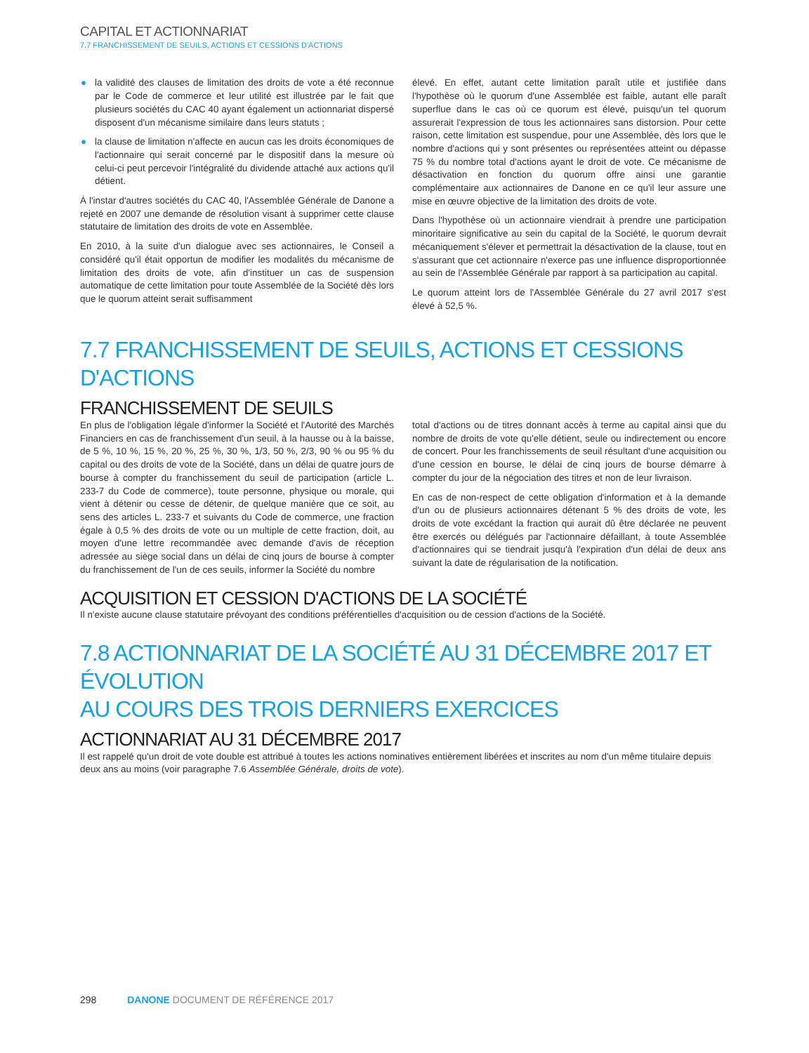CAPITAL ET ACTIONNARIAT
7.7 FRANCHISSEMENT DE SEUILS, ACTIONS ET CESSIONS D'ACTIONS
● la validité des clauses de limitation des droits de vote a été reconnue par le Code de commerce et leur utilité est illustrée par le fait que plusieurs sociétés du CAC 40 ayant également un actionnariat dispersé disposent d'un mécanisme similaire dans leurs statuts ;
● la clause de limitation n'affecte en aucun cas les droits économiques de l'actionnaire qui serait concerné par le dispositif dans la mesure où celui-ci peut percevoir l'intégralité du dividende attaché aux actions qu'il détient.
À l'instar d'autres sociétés du CAC 40, l'Assemblée Générale de Danone a rejeté en 2007 une demande de résolution visant à supprimer cette clause statutaire de limitation des droits de vote en Assemblée.
En 2010, à la suite d'un dialogue avec ses actionnaires, le Conseil a considéré qu'il était opportun de modifier les modalités du mécanisme de limitation des droits de vote, afin d'instituer un cas de suspension automatique de cette limitation pour toute Assemblée de la Société dès lors que le quorum atteint serait suffisamment
élevé. En effet, autant cette limitation paraît utile et justifiée dans l'hypothèse où le quorum d'une Assemblée est faible, autant elle paraît superflue dans le cas où ce quorum est élevé, puisqu'un tel quorum assurerait l'expression de tous les actionnaires sans distorsion. Pour cette raison, cette limitation est suspendue, pour une Assemblée, dès lors que le nombre d'actions qui y sont présentes ou représentées atteint ou dépasse 75 % du nombre total d'actions ayant le droit de vote. Ce mécanisme de désactivation en fonction du quorum offre ainsi une garantie complémentaire aux actionnaires de Danone en ce qu'il leur assure une mise en œuvre objective de la limitation des droits de vote.
Dans l'hypothèse où un actionnaire viendrait à prendre une participation minoritaire significative au sein du capital de la Société, le quorum devrait mécaniquement s'élever et permettrait la désactivation de la clause, tout en s'assurant que cet actionnaire n'exerce pas une influence disproportionnée au sein de l'Assemblée Générale par rapport à sa participation au capital.
Le quorum atteint lors de l'Assemblée Générale du 27 avril 2017 s'est élevé à 52,5 %.
7.7 FRANCHISSEMENT DE SEUILS, ACTIONS ET CESSIONS D'ACTIONS
FRANCHISSEMENT DE SEUILS
En plus de l'obligation légale d'informer la Société et l'Autorité des Marchés Financiers en cas de franchissement d'un seuil, à la hausse ou à la baisse, de 5 %, 10 %, 15 %, 20 %, 25 %, 30 %, 1/3, 50 %, 2/3, 90 % ou 95 % du capital ou des droits de vote de la Société, dans un délai de quatre jours de bourse à compter du franchissement du seuil de participation (article L. 233-7 du Code de commerce), toute personne, physique ou morale, qui vient à détenir ou cesse de détenir, de quelque manière que ce soit, au sens des articles L. 233-7 et suivants du Code de commerce, une fraction égale à 0,5 % des droits de vote ou un multiple de cette fraction, doit, au moyen d'une lettre recommandée avec demande d'avis de réception adressée au siège social dans un délai de cinq jours de bourse à compter du franchissement de l'un de ces seuils, informer la Société du nombre
total d'actions ou de titres donnant accès à terme au capital ainsi que du nombre de droits de vote qu'elle détient, seule ou indirectement ou encore de concert. Pour les franchissements de seuil résultant d'une acquisition ou d'une cession en bourse, le délai de cinq jours de bourse démarre à compter du jour de la négociation des titres et non de leur livraison.
En cas de non-respect de cette obligation d'information et à la demande d'un ou de plusieurs actionnaires détenant 5 % des droits de vote, les droits de vote excédant la fraction qui aurait dû être déclarée ne peuvent être exercés ou délégués par l'actionnaire défaillant, à toute Assemblée d'actionnaires qui se tiendrait jusqu'à l'expiration d'un délai de deux ans suivant la date de régularisation de la notification.
ACQUISITION ET CESSION D'ACTIONS DE LA SOCIÉTÉ
Il n'existe aucune clause statutaire prévoyant des conditions préférentielles d'acquisition ou de cession d'actions de la Société.
7.8 ACTIONNARIAT DE LA SOCIÉTÉ AU 31 DÉCEMBRE 2017 ET ÉVOLUTION
AU COURS DES TROIS DERNIERS EXERCICES
ACTIONNARIAT AU 31 DÉCEMBRE 2017
Il est rappelé qu'un droit de vote double est attribué à toutes les actions nominatives entièrement libérées et inscrites au nom d'un même titulaire depuis deux ans au moins (voir paragraphe 7.6 Assemblée Générale, droits de vote).
298 DANONE DOCUMENT DE RÉFÉRENCE 2017